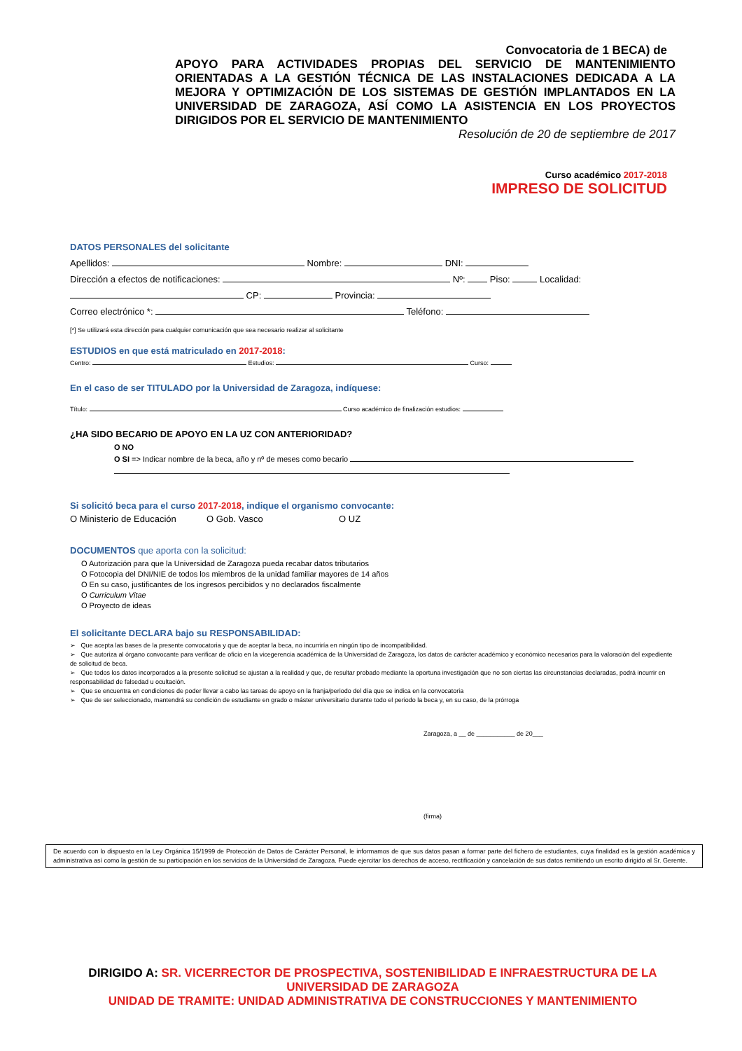Convocatoria de 1 BECA) de
APOYO PARA ACTIVIDADES PROPIAS DEL SERVICIO DE MANTENIMIENTO ORIENTADAS A LA GESTIÓN TÉCNICA DE LAS INSTALACIONES DEDICADA A LA MEJORA Y OPTIMIZACIÓN DE LOS SISTEMAS DE GESTIÓN IMPLANTADOS EN LA UNIVERSIDAD DE ZARAGOZA, ASÍ COMO LA ASISTENCIA EN LOS PROYECTOS DIRIGIDOS POR EL SERVICIO DE MANTENIMIENTO
Resolución de 20 de septiembre de 2017
Curso académico 2017-2018
IMPRESO DE SOLICITUD
DATOS PERSONALES del solicitante
Apellidos: Nombre: DNI:
Dirección a efectos de notificaciones: Nº: Piso: Localidad:
CP: Provincia:
Correo electrónico *: Teléfono:
[*] Se utilizará esta dirección para cualquier comunicación que sea necesario realizar al solicitante
ESTUDIOS en que está matriculado en 2017-2018:
Centro: Estudios: Curso:
En el caso de ser TITULADO por la Universidad de Zaragoza, indíquese:
Título: Curso académico de finalización estudios:
¿HA SIDO BECARIO DE APOYO EN LA UZ CON ANTERIORIDAD?
O NO
O SI => Indicar nombre de la beca, año y nº de meses como becario
Si solicitó beca para el curso 2017-2018, indique el organismo convocante:
O Ministerio de Educación O Gob. Vasco O UZ
DOCUMENTOS que aporta con la solicitud:
O Autorización para que la Universidad de Zaragoza pueda recabar datos tributarios
O Fotocopia del DNI/NIE de todos los miembros de la unidad familiar mayores de 14 años
O En su caso, justificantes de los ingresos percibidos y no declarados fiscalmente
O Curriculum Vitae
O Proyecto de ideas
El solicitante DECLARA bajo su RESPONSABILIDAD:
➢ Que acepta las bases de la presente convocatoria y que de aceptar la beca, no incurriría en ningún tipo de incompatibilidad.
➢ Que autoriza al órgano convocante para verificar de oficio en la vicegerencia académica de la Universidad de Zaragoza, los datos de carácter académico y económico necesarios para la valoración del expediente de solicitud de beca.
➢ Que todos los datos incorporados a la presente solicitud se ajustan a la realidad y que, de resultar probado mediante la oportuna investigación que no son ciertas las circunstancias declaradas, podrá incurrir en responsabilidad de falsedad u ocultación.
➢ Que se encuentra en condiciones de poder llevar a cabo las tareas de apoyo en la franja/periodo del día que se indica en la convocatoria
➢ Que de ser seleccionado, mantendrá su condición de estudiante en grado o máster universitario durante todo el periodo la beca y, en su caso, de la prórroga
Zaragoza, a __ de ___________ de 20___
(firma)
De acuerdo con lo dispuesto en la Ley Orgánica 15/1999 de Protección de Datos de Carácter Personal, le informamos de que sus datos pasan a formar parte del fichero de estudiantes, cuya finalidad es la gestión académica y administrativa así como la gestión de su participación en los servicios de la Universidad de Zaragoza. Puede ejercitar los derechos de acceso, rectificación y cancelación de sus datos remitiendo un escrito dirigido al Sr. Gerente.
DIRIGIDO A: SR. VICERRECTOR DE PROSPECTIVA, SOSTENIBILIDAD E INFRAESTRUCTURA DE LA UNIVERSIDAD DE ZARAGOZA
UNIDAD DE TRAMITE: UNIDAD ADMINISTRATIVA DE CONSTRUCCIONES Y MANTENIMIENTO